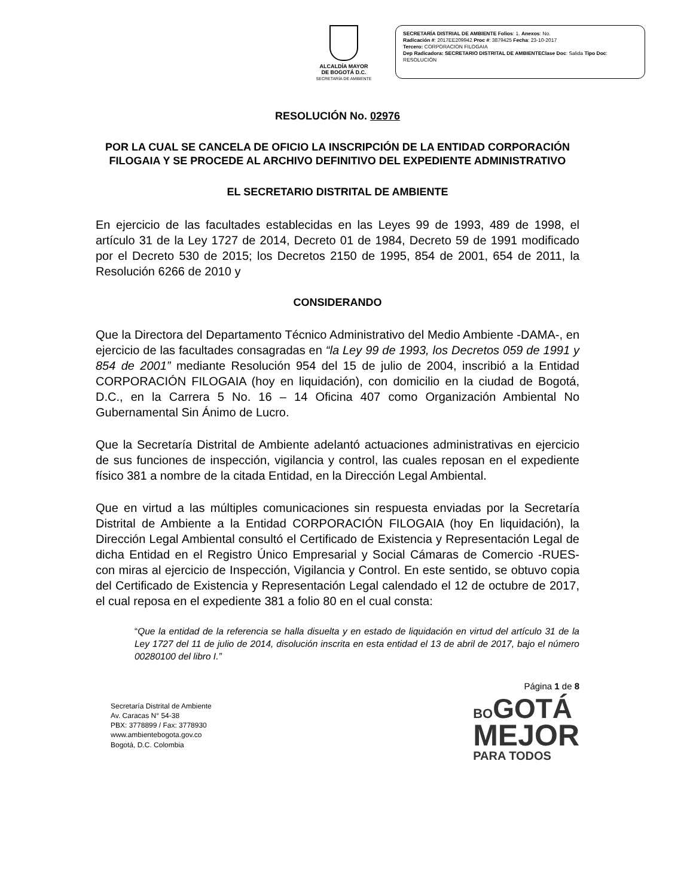ALCALDÍA MAYOR
DE BOGOTÁ D.C.
SECRETARÍA DE AMBIENTE
SECRETARÍA DISTRIAL DE AMBIENTE Folios: 1. Anexos: No.
Radicación #: 2017EE209942 Proc #: 3879425 Fecha: 23-10-2017
Tercero: CORPORACION FILOGAIA
Dep Radicadora: SECRETARIO DISTRITAL DE AMBIENTEClase Doc: Salida Tipo Doc: RESOLUCIÓN
RESOLUCIÓN No. 02976
POR LA CUAL SE CANCELA DE OFICIO LA INSCRIPCIÓN DE LA ENTIDAD CORPORACIÓN FILOGAIA Y SE PROCEDE AL ARCHIVO DEFINITIVO DEL EXPEDIENTE ADMINISTRATIVO
EL SECRETARIO DISTRITAL DE AMBIENTE
En ejercicio de las facultades establecidas en las Leyes 99 de 1993, 489 de 1998, el artículo 31 de la Ley 1727 de 2014, Decreto 01 de 1984, Decreto 59 de 1991 modificado por el Decreto 530 de 2015; los Decretos 2150 de 1995, 854 de 2001, 654 de 2011, la Resolución 6266 de 2010 y
CONSIDERANDO
Que la Directora del Departamento Técnico Administrativo del Medio Ambiente -DAMA-, en ejercicio de las facultades consagradas en “la Ley 99 de 1993, los Decretos 059 de 1991 y 854 de 2001” mediante Resolución 954 del 15 de julio de 2004, inscribió a la Entidad CORPORACIÓN FILOGAIA (hoy en liquidación), con domicilio en la ciudad de Bogotá, D.C., en la Carrera 5 No. 16 – 14 Oficina 407 como Organización Ambiental No Gubernamental Sin Ánimo de Lucro.
Que la Secretaría Distrital de Ambiente adelantó actuaciones administrativas en ejercicio de sus funciones de inspección, vigilancia y control, las cuales reposan en el expediente físico 381 a nombre de la citada Entidad, en la Dirección Legal Ambiental.
Que en virtud a las múltiples comunicaciones sin respuesta enviadas por la Secretaría Distrital de Ambiente a la Entidad CORPORACIÓN FILOGAIA (hoy En liquidación), la Dirección Legal Ambiental consultó el Certificado de Existencia y Representación Legal de dicha Entidad en el Registro Único Empresarial y Social Cámaras de Comercio -RUES- con miras al ejercicio de Inspección, Vigilancia y Control. En este sentido, se obtuvo copia del Certificado de Existencia y Representación Legal calendado el 12 de octubre de 2017, el cual reposa en el expediente 381 a folio 80 en el cual consta:
“Que la entidad de la referencia se halla disuelta y en estado de liquidación en virtud del artículo 31 de la Ley 1727 del 11 de julio de 2014, disolución inscrita en esta entidad el 13 de abril de 2017, bajo el número 00280100 del libro I.”
Secretaría Distrital de Ambiente
Av. Caracas N° 54-38
PBX: 3778899 / Fax: 3778930
www.ambientebogota.gov.co
Bogotá, D.C. Colombia
Página 1 de 8
BO GOTÁ
MEJOR
PARA TODOS